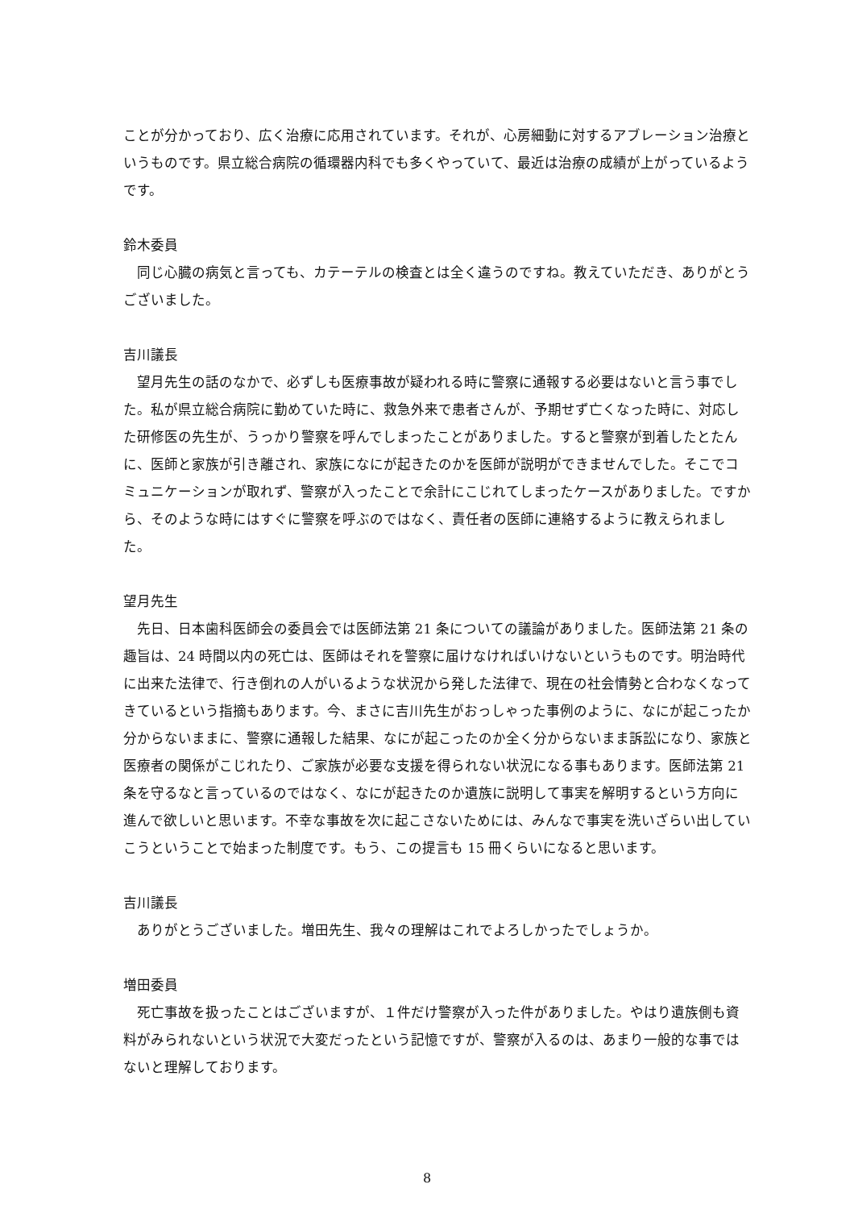ことが分かっており、広く治療に応用されています。それが、心房細動に対するアブレーション治療というものです。県立総合病院の循環器内科でも多くやっていて、最近は治療の成績が上がっているようです。
鈴木委員
同じ心臓の病気と言っても、カテーテルの検査とは全く違うのですね。教えていただき、ありがとうございました。
吉川議長
望月先生の話のなかで、必ずしも医療事故が疑われる時に警察に通報する必要はないと言う事でした。私が県立総合病院に勤めていた時に、救急外来で患者さんが、予期せず亡くなった時に、対応した研修医の先生が、うっかり警察を呼んでしまったことがありました。すると警察が到着したとたんに、医師と家族が引き離され、家族になにが起きたのかを医師が説明ができませんでした。そこでコミュニケーションが取れず、警察が入ったことで余計にこじれてしまったケースがありました。ですから、そのような時にはすぐに警察を呼ぶのではなく、責任者の医師に連絡するように教えられました。
望月先生
先日、日本歯科医師会の委員会では医師法第 21 条についての議論がありました。医師法第 21 条の趣旨は、24 時間以内の死亡は、医師はそれを警察に届けなければいけないというものです。明治時代に出来た法律で、行き倒れの人がいるような状況から発した法律で、現在の社会情勢と合わなくなってきているという指摘もあります。今、まさに吉川先生がおっしゃった事例のように、なにが起こったか分からないままに、警察に通報した結果、なにが起こったのか全く分からないまま訴訟になり、家族と医療者の関係がこじれたり、ご家族が必要な支援を得られない状況になる事もあります。医師法第 21 条を守るなと言っているのではなく、なにが起きたのか遺族に説明して事実を解明するという方向に進んで欲しいと思います。不幸な事故を次に起こさないためには、みんなで事実を洗いざらい出していこうということで始まった制度です。もう、この提言も 15 冊くらいになると思います。
吉川議長
ありがとうございました。増田先生、我々の理解はこれでよろしかったでしょうか。
増田委員
死亡事故を扱ったことはございますが、１件だけ警察が入った件がありました。やはり遺族側も資料がみられないという状況で大変だったという記憶ですが、警察が入るのは、あまり一般的な事ではないと理解しております。
8